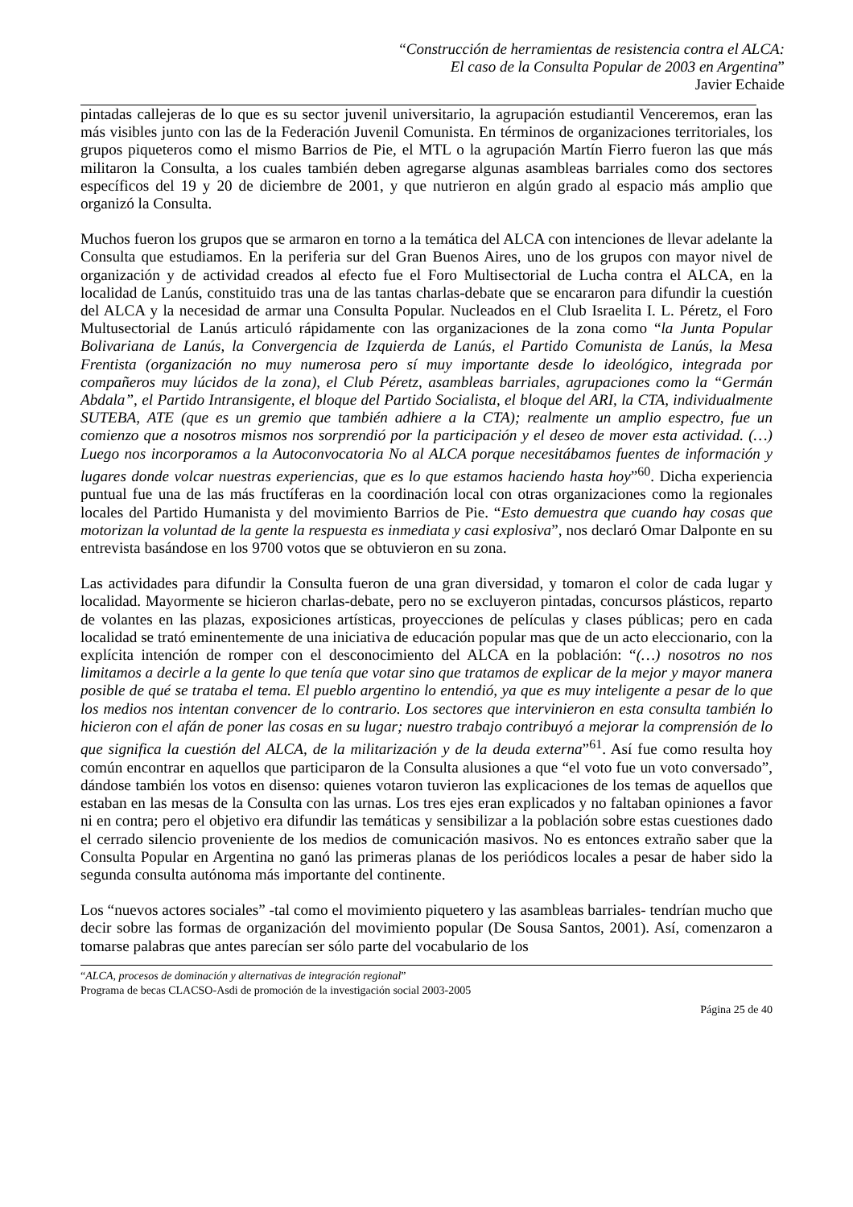“Construcción de herramientas de resistencia contra el ALCA:
El caso de la Consulta Popular de 2003 en Argentina”
Javier Echaide
pintadas callejeras de lo que es su sector juvenil universitario, la agrupación estudiantil Venceremos, eran las más visibles junto con las de la Federación Juvenil Comunista. En términos de organizaciones territoriales, los grupos piqueteros como el mismo Barrios de Pie, el MTL o la agrupación Martín Fierro fueron las que más militaron la Consulta, a los cuales también deben agregarse algunas asambleas barriales como dos sectores específicos del 19 y 20 de diciembre de 2001, y que nutrieron en algún grado al espacio más amplio que organizó la Consulta.
Muchos fueron los grupos que se armaron en torno a la temática del ALCA con intenciones de llevar adelante la Consulta que estudiamos. En la periferia sur del Gran Buenos Aires, uno de los grupos con mayor nivel de organización y de actividad creados al efecto fue el Foro Multisectorial de Lucha contra el ALCA, en la localidad de Lanús, constituido tras una de las tantas charlas-debate que se encararon para difundir la cuestión del ALCA y la necesidad de armar una Consulta Popular. Nucleados en el Club Israelita I. L. Péretz, el Foro Multusectorial de Lanús articuló rápidamente con las organizaciones de la zona como “la Junta Popular Bolivariana de Lanús, la Convergencia de Izquierda de Lanús, el Partido Comunista de Lanús, la Mesa Frentista (organización no muy numerosa pero sí muy importante desde lo ideológico, integrada por compañeros muy lúcidos de la zona), el Club Péretz, asambleas barriales, agrupaciones como la “Germán Abdala”, el Partido Intransigente, el bloque del Partido Socialista, el bloque del ARI, la CTA, individualmente SUTEBA, ATE (que es un gremio que también adhiere a la CTA); realmente un amplio espectro, fue un comienzo que a nosotros mismos nos sorprendió por la participación y el deseo de mover esta actividad. (…) Luego nos incorporamos a la Autoconvocatoria No al ALCA porque necesitábamos fuentes de información y lugares donde volcar nuestras experiencias, que es lo que estamos haciendo hasta hoy”<sup>60</sup>. Dicha experiencia puntual fue una de las más fructíferas en la coordinación local con otras organizaciones como la regionales locales del Partido Humanista y del movimiento Barrios de Pie. “Esto demuestra que cuando hay cosas que motorizan la voluntad de la gente la respuesta es inmediata y casi explosiva”, nos declaró Omar Dalponte en su entrevista basándose en los 9700 votos que se obtuvieron en su zona.
Las actividades para difundir la Consulta fueron de una gran diversidad, y tomaron el color de cada lugar y localidad. Mayormente se hicieron charlas-debate, pero no se excluyeron pintadas, concursos plásticos, reparto de volantes en las plazas, exposiciones artísticas, proyecciones de películas y clases públicas; pero en cada localidad se trató eminentemente de una iniciativa de educación popular mas que de un acto eleccionario, con la explícita intención de romper con el desconocimiento del ALCA en la población: “(…) nosotros no nos limitamos a decirle a la gente lo que tenía que votar sino que tratamos de explicar de la mejor y mayor manera posible de qué se trataba el tema. El pueblo argentino lo entendió, ya que es muy inteligente a pesar de lo que los medios nos intentan convencer de lo contrario. Los sectores que intervinieron en esta consulta también lo hicieron con el afán de poner las cosas en su lugar; nuestro trabajo contribuyó a mejorar la comprensión de lo que significa la cuestión del ALCA, de la militarización y de la deuda externa”<sup>61</sup>. Así fue como resulta hoy común encontrar en aquellos que participaron de la Consulta alusiones a que “el voto fue un voto conversado”, dándose también los votos en disenso: quienes votaron tuvieron las explicaciones de los temas de aquellos que estaban en las mesas de la Consulta con las urnas. Los tres ejes eran explicados y no faltaban opiniones a favor ni en contra; pero el objetivo era difundir las temáticas y sensibilizar a la población sobre estas cuestiones dado el cerrado silencio proveniente de los medios de comunicación masivos. No es entonces extraño saber que la Consulta Popular en Argentina no ganó las primeras planas de los periódicos locales a pesar de haber sido la segunda consulta autónoma más importante del continente.
Los “nuevos actores sociales” -tal como el movimiento piquetero y las asambleas barriales- tendrían mucho que decir sobre las formas de organización del movimiento popular (De Sousa Santos, 2001). Así, comenzaron a tomarse palabras que antes parecían ser sólo parte del vocabulario de los
“ALCA, procesos de dominación y alternativas de integración regional”
Programa de becas CLACSO-Asdi de promoción de la investigación social 2003-2005
Página 25 de 40